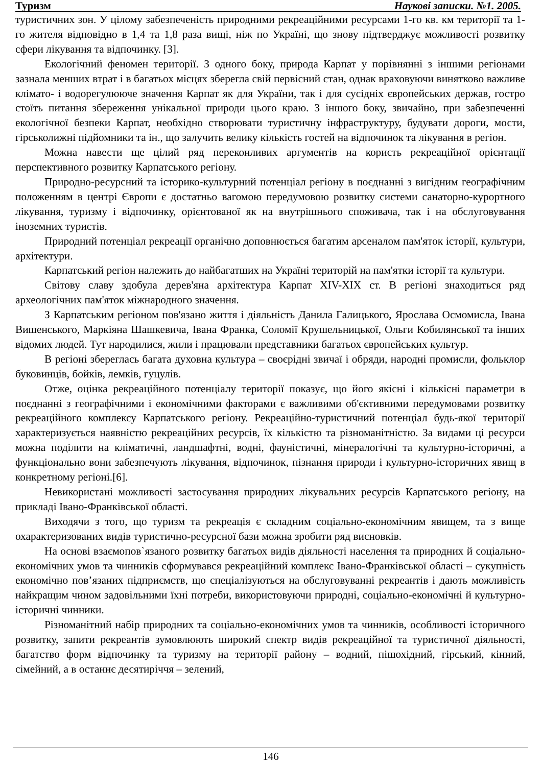Туризм Наукові записки. №1. 2005.
туристичних зон. У цілому забезпеченість природними рекреаційними ресурсами 1-го кв. км території та 1-го жителя відповідно в 1,4 та 1,8 раза вищі, ніж по Україні, що знову підтверджує можливості розвитку сфери лікування та відпочинку. [3].
Екологічний феномен території. З одного боку, природа Карпат у порівнянні з іншими регіонами зазнала менших втрат і в багатьох місцях зберегла свій первісний стан, однак враховуючи винятково важливе клімато- і водорегулююче значення Карпат як для України, так і для сусідніх європейських держав, гостро стоїть питання збереження унікальної природи цього краю. З іншого боку, звичайно, при забезпеченні екологічної безпеки Карпат, необхідно створювати туристичну інфраструктуру, будувати дороги, мости, гірськолижні підйомники та ін., що залучить велику кількість гостей на відпочинок та лікування в регіон.
Можна навести ще цілий ряд переконливих аргументів на користь рекреаційної орієнтації перспективного розвитку Карпатського регіону.
Природно-ресурсний та історико-культурний потенціал регіону в поєднанні з вигідним географічним положенням в центрі Європи є достатньо вагомою передумовою розвитку системи санаторно-курортного лікування, туризму і відпочинку, орієнтованої як на внутрішнього споживача, так і на обслуговування іноземних туристів.
Природний потенціал рекреації органічно доповнюється багатим арсеналом пам'яток історії, культури, архітектури.
Карпатський регіон належить до найбагатших на Україні територій на пам'ятки історії та культури.
Світову славу здобула дерев'яна архітектура Карпат XIV-XIX ст. В регіоні знаходиться ряд археологічних пам'яток міжнародного значення.
З Карпатським регіоном пов'язано життя і діяльність Данила Галицького, Ярослава Осмомисла, Івана Вишенського, Маркіяна Шашкевича, Івана Франка, Соломії Крушельницької, Ольги Кобилянської та інших відомих людей. Тут народилися, жили і працювали представники багатьох європейських культур.
В регіоні збереглась багата духовна культура – своєрідні звичаї і обряди, народні промисли, фольклор буковинців, бойків, лемків, гуцулів.
Отже, оцінка рекреаційного потенціалу території показує, що його якісні і кількісні параметри в поєднанні з географічними і економічними факторами є важливими об'єктивними передумовами розвитку рекреаційного комплексу Карпатського регіону. Рекреаційно-туристичний потенціал будь-якої території характеризується наявністю рекреаційних ресурсів, їх кількістю та різноманітністю. За видами ці ресурси можна поділити на кліматичні, ландшафтні, водні, фауністичні, мінералогічні та культурно-історичні, а функціонально вони забезпечують лікування, відпочинок, пізнання природи і культурно-історичних явищ в конкретному регіоні.[6].
Невикористані можливості застосування природних лікувальних ресурсів Карпатського регіону, на прикладі Івано-Франківської області.
Виходячи з того, що туризм та рекреація є складним соціально-економічним явищем, та з вище охарактеризованих видів туристично-ресурсної бази можна зробити ряд висновків.
На основі взаємопов`язаного розвитку багатьох видів діяльності населення та природних й соціально-економічних умов та чинників сформувався рекреаційний комплекс Івано-Франківської області – сукупність економічно пов’язаних підприємств, що спеціалізуються на обслуговуванні рекреантів і дають можливість найкращим чином задовільними їхні потреби, використовуючи природні, соціально-економічні й культурно-історичні чинники.
Різноманітний набір природних та соціально-економічних умов та чинників, особливості історичного розвитку, запити рекреантів зумовлюють широкий спектр видів рекреаційної та туристичної діяльності, багатство форм відпочинку та туризму на території району – водний, пішохідний, гірський, кінний, сімейний, а в останнє десятиріччя – зелений,
146